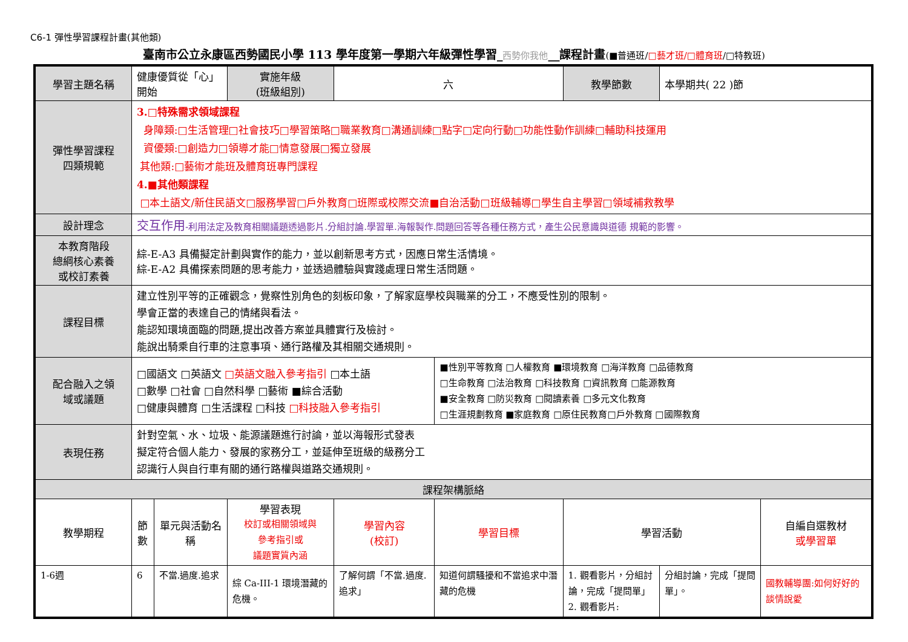C6-1 彈性學習課程計畫(其他類)
臺南市公立永康區西勢國民小學 113 學年度第一學期六年級彈性學習_西勢你我他__課程計畫(■普通班/□藝才班/□體育班/□特教班)
| 學習主題名稱 | 健康優質從「心」開始 | | 實施年級 (班級組別) | 六 | | 教學節數 | 本學期共( 22 )節 | |
| 彈性學習課程 四類規範 | 3.□特殊需求領域課程 身障類:□生活管理□社會技巧□學習策略□職業教育□溝通訓練□點字□定向行動□功能性動作訓練□輔助科技運用 資優類:□創造力□領導才能□情意發展□獨立發展 其他類:□藝術才能班及體育班專門課程 4.■其他類課程 □本土語文/新住民語文□服務學習□戶外教育□班際或校際交流■自治活動□班級輔導□學生自主學習□領域補救教學 | | | | | | | |
| 設計理念 | 交互作用 -利用法定及教育相關議題透過影片.分組討論.學習單.海報製作.問題回答等各種任務方式，產生公民意識與道德 規範的影響。 | | | | | | | |
| 本教育階段 總綱核心素養 或校訂素養 | 綜-E-A3 具備擬定計劃與實作的能力，並以創新思考方式，因應日常生活情境。 綜-E-A2 具備探索問題的思考能力，並透過體驗與實踐處理日常生活問題。 | | | | | | | |
| 課程目標 | 建立性別平等的正確觀念，覺察性別角色的刻板印象，了解家庭學校與職業的分工，不應受性別的限制。 學會正當的表達自己的情緒與看法。 能認知環境面臨的問題,提出改善方案並具體實行及檢討。 能說出騎乘自行車的注意事項、通行路權及其相關交通規則。 | | | | | | | |
| 配合融入之領 域或議題 | □國語文 □英語文 □英語文融入參考指引 □本土語 □數學 □社會 □自然科學 □藝術 ■綜合活動 □健康與體育 □生活課程 □科技 □科技融入參考指引 | | | | ■性別平等教育 □人權教育 ■環境教育 □海洋教育 □品德教育 □生命教育 □法治教育 □科技教育 □資訊教育 □能源教育 ■安全教育 □防災教育 □閱讀素養 □多元文化教育 □生涯規劃教育 ■家庭教育 □原住民教育□戶外教育 □國際教育 | | | |
| 表現任務 | 針對空氣、水、垃圾、能源議題進行討論，並以海報形式發表 擬定符合個人能力、發展的家務分工，並延伸至班級的級務分工 認識行人與自行車有關的通行路權與道路交通規則。 | | | | | | | |
| 課程架構脈絡 | | | | | | | | |
| 教學期程 | 節 數 | 單元與活動名稱 | 學習表現 校訂或相關領域與 參考指引或 議題實質內涵 | 學習內容 (校訂) | 學習目標 | 學習活動 | | 自編自選教材 或學習單 |
| 1-6週 | 6 | 不當.過度.追求 | 綜 Ca-III-1 環境潛藏的危機。 | 了解何謂「不當.過度.追求」 | 知道何謂騷擾和不當追求中潛藏的危機 | 1. 觀看影片，分組討論，完成「提問單」 2. 觀看影片: | 分組討論，完成「提問單」。 | 國教輔導團:如何好好的談情說愛 |